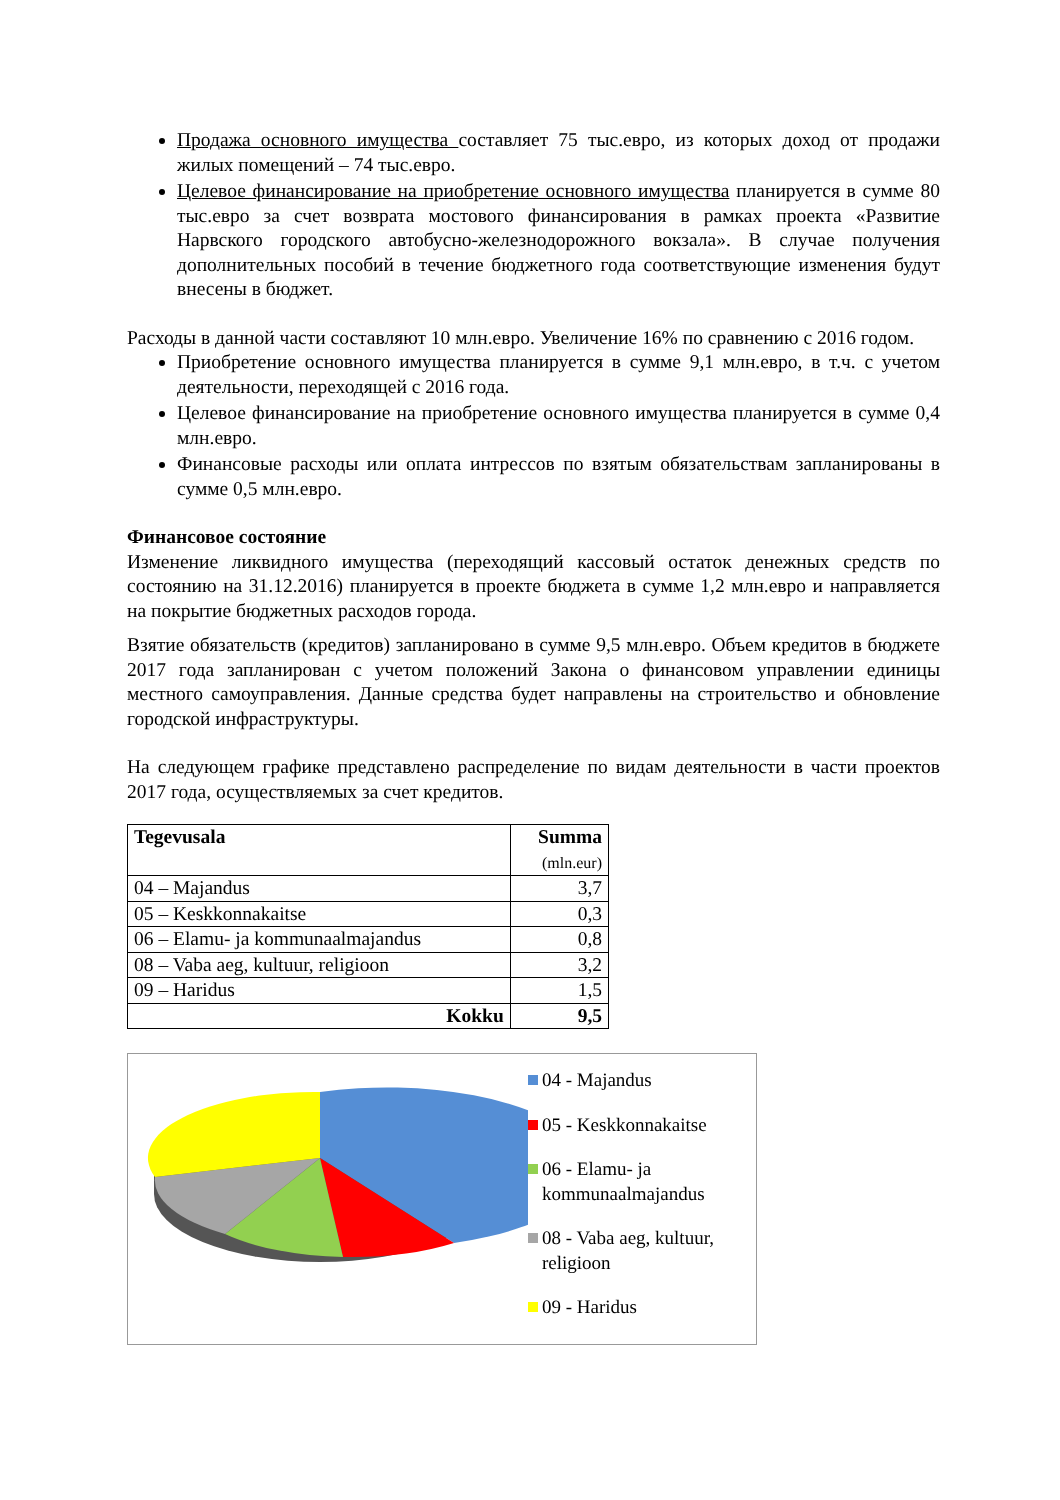Продажа основного имущества составляет 75 тыс.евро, из которых доход от продажи жилых помещений – 74 тыс.евро.
Целевое финансирование на приобретение основного имущества планируется в сумме 80 тыс.евро за счет возврата мостового финансирования в рамках проекта «Развитие Нарвского городского автобусно-железнодорожного вокзала». В случае получения дополнительных пособий в течение бюджетного года соответствующие изменения будут внесены в бюджет.
Расходы в данной части составляют 10 млн.евро. Увеличение 16% по сравнению с 2016 годом.
Приобретение основного имущества планируется в сумме 9,1 млн.евро, в т.ч. с учетом деятельности, переходящей с 2016 года.
Целевое финансирование на приобретение основного имущества планируется в сумме 0,4 млн.евро.
Финансовые расходы или оплата интрессов по взятым обязательствам запланированы в сумме 0,5 млн.евро.
Финансовое состояние
Изменение ликвидного имущества (переходящий кассовый остаток денежных средств по состоянию на 31.12.2016) планируется в проекте бюджета в сумме 1,2 млн.евро и направляется на покрытие бюджетных расходов города.
Взятие обязательств (кредитов) запланировано в сумме 9,5 млн.евро. Объем кредитов в бюджете 2017 года запланирован с учетом положений Закона о финансовом управлении единицы местного самоуправления. Данные средства будет направлены на строительство и обновление городской инфраструктуры.
На следующем графике представлено распределение по видам деятельности в части проектов 2017 года, осуществляемых за счет кредитов.
| Tegevusala | Summa (mln.eur) |
| --- | --- |
| 04 – Majandus | 3,7 |
| 05 – Keskkonnakaitse | 0,3 |
| 06 – Elamu- ja kommunaalmajandus | 0,8 |
| 08 – Vaba aeg, kultuur, religioon | 3,2 |
| 09 – Haridus | 1,5 |
| Kokku | 9,5 |
04 - Majandus
05 - Keskkonnakaitse
06 - Elamu- ja kommunaalmajandus
08 - Vaba aeg, kultuur, religioon
09 - Haridus